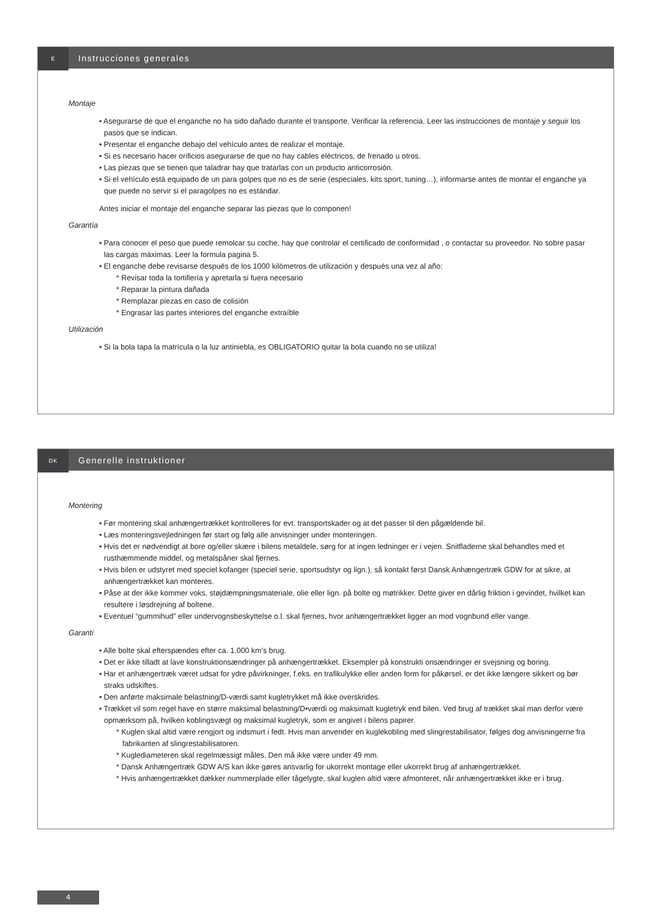E
Instrucciones generales
Montaje
• Asegurarse de que el enganche no ha sido dañado durante el transporte. Verificar la referencia. Leer las instrucciones de montaje y seguir los pasos que se indican.
• Presentar el enganche debajo del vehículo antes de realizar el montaje.
• Si es necesario hacer orificios asegurarse de que no hay cables eléctricos, de frenado u otros.
• Las piezas que se tienen que taladrar hay que tratarlas con un producto anticorrosión.
• Si el vehículo está equipado de un para golpes que no es de serie (especiales, kits sport, tuning…), informarse antes de montar el enganche ya que puede no servir si el paragolpes no es estándar.
Antes iniciar el montaje del enganche separar las piezas que lo componen!
Garantía
• Para conocer el peso que puede remolcar su coche, hay que controlar el certificado de conformidad , o contactar su proveedor. No sobre pasar las cargas máximas. Leer la formula pagina 5.
• El enganche debe revisarse después de los 1000 kilómetros de utilización y después una vez al año:
* Revisar toda la tortillería y apretarla si fuera necesario
* Reparar la pintura dañada
* Remplazar piezas en caso de colisión
* Engrasar las partes interiores del enganche extraíble
Utilización
• Si la bola tapa la matrícula o la luz antiniebla, es OBLIGATORIO quitar la bola cuando no se utiliza!
DK
Generelle instruktioner
Montering
• Før montering skal anhængertrækket kontrolleres for evt. transportskader og at det passer til den pågældende bil.
• Læs monteringsvejledningen før start og følg alle anvisninger under monteringen.
• Hvis det er nødvendigt at bore og/eller skære i bilens metaldele, sørg for at ingen ledninger er i vejen. Snitfladerne skal behandles med et rusthæmmende middel, og metalspåner skal fjernes.
• Hvis bilen er udstyret med speciel kofanger (speciel serie, sportsudstyr og lign.), så kontakt først Dansk Anhængertræk GDW for at sikre, at anhængertrækket kan monteres.
• Påse at der ikke kommer voks, støjdæmpningsmateriale, olie eller lign. på bolte og møtrikker. Dette giver en dårlig friktion i gevindet, hvilket kan resultere i løsdrejning af boltene.
• Eventuel “gummihud” eller undervognsbeskyttelse o.l. skal fjernes, hvor anhængertrækket ligger an mod vognbund eller vange.
Garanti
• Alle bolte skal efterspændes efter ca. 1.000 km’s brug.
• Det er ikke tilladt at lave konstruktionsændringer på anhængertrækket. Eksempler på konstrukti onsændringer er svejsning og boring.
• Har et anhængertræk været udsat for ydre påvirkninger, f.eks. en trafikulykke eller anden form for påkørsel, er det ikke længere sikkert og bør straks udskiftes.
• Den anførte maksimale belastning/D-værdi samt kugletrykket må ikke overskrides.
• Trækket vil som regel have en større maksimal belastning/D•værdi og maksimalt kugletryk end bilen. Ved brug af trækket skal man derfor være opmærksom på, hvilken koblingsvægt og maksimal kugletryk, som er angivet i bilens papirer.
* Kuglen skal altid være rengjort og indsmurt i fedt. Hvis man anvender en kuglekobling med slingrestabilisator, følges dog anvisningerne fra fabrikanten af slingrestabilisatoren.
* Kuglediameteren skal regelmæssigt måles. Den må ikke være under 49 mm.
* Dansk Anhængertræk GDW A/S kan ikke gøres ansvarlig for ukorrekt montage eller ukorrekt brug af anhængertrækket.
* Hvis anhængertrækket dækker nummerplade eller tågelygte, skal kuglen altid være afmonteret, når anhængertrækket ikke er i brug.
4